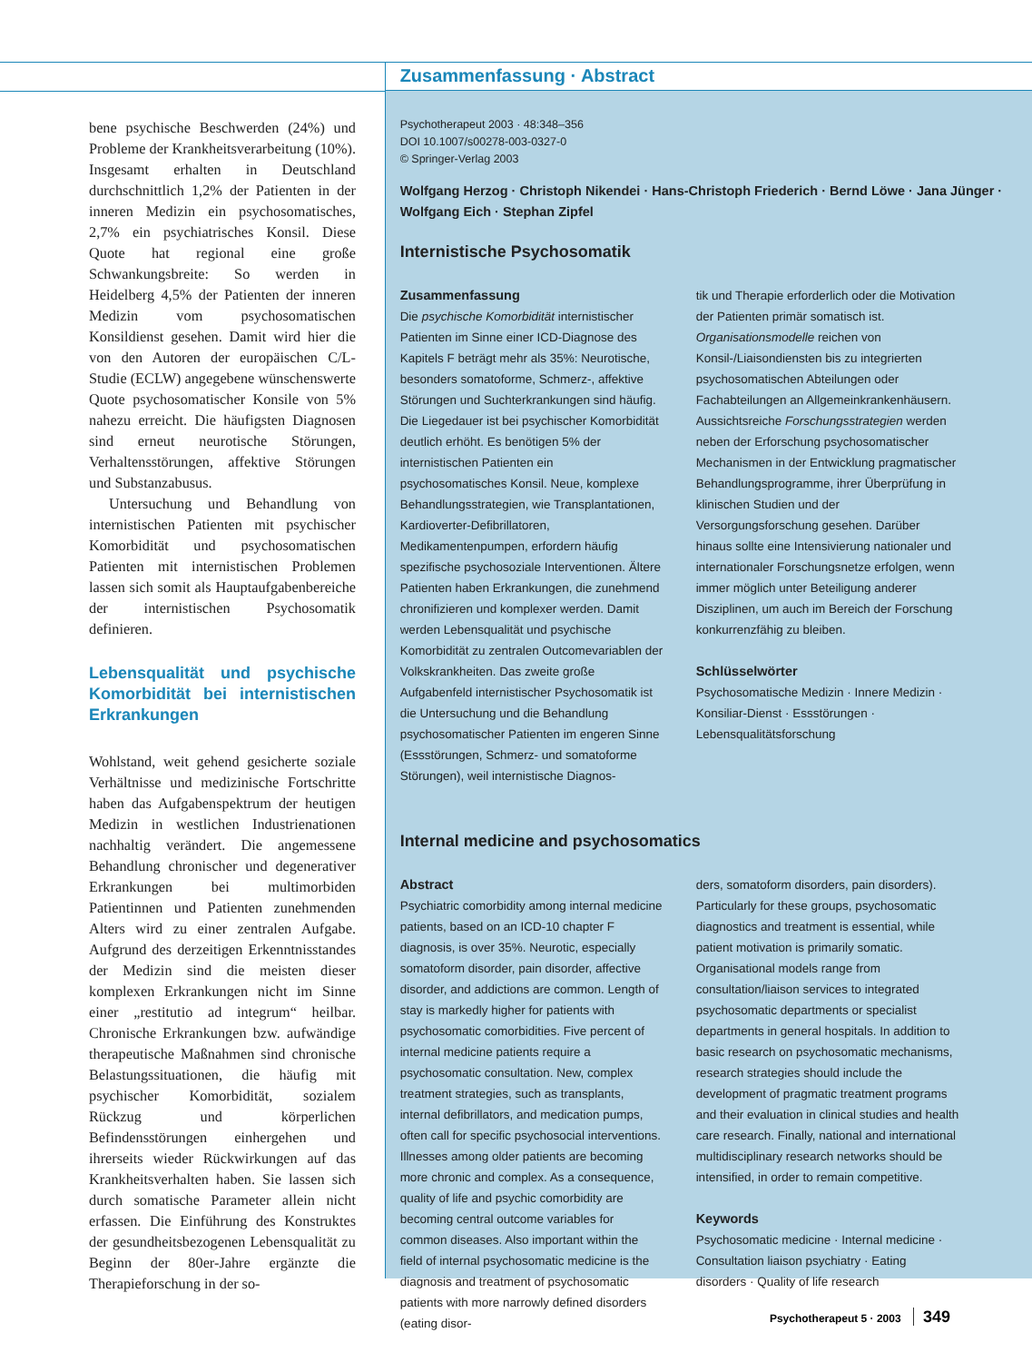bene psychische Beschwerden (24%) und Probleme der Krankheitsverarbeitung (10%). Insgesamt erhalten in Deutschland durchschnittlich 1,2% der Patienten in der inneren Medizin ein psychosomatisches, 2,7% ein psychiatrisches Konsil. Diese Quote hat regional eine große Schwankungsbreite: So werden in Heidelberg 4,5% der Patienten der inneren Medizin vom psychosomatischen Konsildienst gesehen. Damit wird hier die von den Autoren der europäischen C/L-Studie (ECLW) angegebene wünschenswerte Quote psychosomatischer Konsile von 5% nahezu erreicht. Die häufigsten Diagnosen sind erneut neurotische Störungen, Verhaltensstörungen, affektive Störungen und Substanzabusus.
Untersuchung und Behandlung von internistischen Patienten mit psychischer Komorbidität und psychosomatischen Patienten mit internistischen Problemen lassen sich somit als Hauptaufgabenbereiche der internistischen Psychosomatik definieren.
Lebensqualität und psychische Komorbidität bei internistischen Erkrankungen
Wohlstand, weit gehend gesicherte soziale Verhältnisse und medizinische Fortschritte haben das Aufgabenspektrum der heutigen Medizin in westlichen Industrienationen nachhaltig verändert. Die angemessene Behandlung chronischer und degenerativer Erkrankungen bei multimorbiden Patientinnen und Patienten zunehmenden Alters wird zu einer zentralen Aufgabe. Aufgrund des derzeitigen Erkenntnisstandes der Medizin sind die meisten dieser komplexen Erkrankungen nicht im Sinne einer „restitutio ad integrum“ heilbar. Chronische Erkrankungen bzw. aufwändige therapeutische Maßnahmen sind chronische Belastungssituationen, die häufig mit psychischer Komorbidität, sozialem Rückzug und körperlichen Befindensstörungen einhergehen und ihrerseits wieder Rückwirkungen auf das Krankheitsverhalten haben. Sie lassen sich durch somatische Parameter allein nicht erfassen. Die Einführung des Konstruktes der gesundheitsbezogenen Lebensqualität zu Beginn der 80er-Jahre ergänzte die Therapieforschung in der so-
Zusammenfassung · Abstract
Psychotherapeut 2003 · 48:348–356
DOI 10.1007/s00278-003-0327-0
© Springer-Verlag 2003
Wolfgang Herzog · Christoph Nikendei · Hans-Christoph Friederich · Bernd Löwe · Jana Jünger · Wolfgang Eich · Stephan Zipfel
Internistische Psychosomatik
Zusammenfassung
Die psychische Komorbidität internistischer Patienten im Sinne einer ICD-Diagnose des Kapitels F beträgt mehr als 35%: Neurotische, besonders somatoforme, Schmerz-, affektive Störungen und Suchterkrankungen sind häufig. Die Liegedauer ist bei psychischer Komorbidität deutlich erhöht. Es benötigen 5% der internistischen Patienten ein psychosomatisches Konsil. Neue, komplexe Behandlungsstrategien, wie Transplantationen, Kardioverter-Defibrillatoren, Medikamentenpumpen, erfordern häufig spezifische psychosoziale Interventionen. Ältere Patienten haben Erkrankungen, die zunehmend chronifizieren und komplexer werden. Damit werden Lebensqualität und psychische Komorbidität zu zentralen Outcomevariablen der Volkskrankheiten. Das zweite große Aufgabenfeld internistischer Psychosomatik ist die Untersuchung und die Behandlung psychosomatischer Patienten im engeren Sinne (Essstörungen, Schmerz- und somatoforme Störungen), weil internistische Diagnos-
tik und Therapie erforderlich oder die Motivation der Patienten primär somatisch ist. Organisationsmodelle reichen von Konsil-/Liaisondiensten bis zu integrierten psychosomatischen Abteilungen oder Fachabteilungen an Allgemeinkrankenhäusern. Aussichtsreiche Forschungsstrategien werden neben der Erforschung psychosomatischer Mechanismen in der Entwicklung pragmatischer Behandlungsprogramme, ihrer Überprüfung in klinischen Studien und der Versorgungsforschung gesehen. Darüber hinaus sollte eine Intensivierung nationaler und internationaler Forschungsnetze erfolgen, wenn immer möglich unter Beteiligung anderer Disziplinen, um auch im Bereich der Forschung konkurrenzfähig zu bleiben.
Schlüsselwörter
Psychosomatische Medizin · Innere Medizin · Konsiliar-Dienst · Essstörungen · Lebensqualitätsforschung
Internal medicine and psychosomatics
Abstract
Psychiatric comorbidity among internal medicine patients, based on an ICD-10 chapter F diagnosis, is over 35%. Neurotic, especially somatoform disorder, pain disorder, affective disorder, and addictions are common. Length of stay is markedly higher for patients with psychosomatic comorbidities. Five percent of internal medicine patients require a psychosomatic consultation. New, complex treatment strategies, such as transplants, internal defibrillators, and medication pumps, often call for specific psychosocial interventions. Illnesses among older patients are becoming more chronic and complex. As a consequence, quality of life and psychic comorbidity are becoming central outcome variables for common diseases. Also important within the field of internal psychosomatic medicine is the diagnosis and treatment of psychosomatic patients with more narrowly defined disorders (eating disor-
ders, somatoform disorders, pain disorders). Particularly for these groups, psychosomatic diagnostics and treatment is essential, while patient motivation is primarily somatic. Organisational models range from consultation/liaison services to integrated psychosomatic departments or specialist departments in general hospitals. In addition to basic research on psychosomatic mechanisms, research strategies should include the development of pragmatic treatment programs and their evaluation in clinical studies and health care research. Finally, national and international multidisciplinary research networks should be intensified, in order to remain competitive.
Keywords
Psychosomatic medicine · Internal medicine · Consultation liaison psychiatry · Eating disorders · Quality of life research
Psychotherapeut 5 · 2003 349